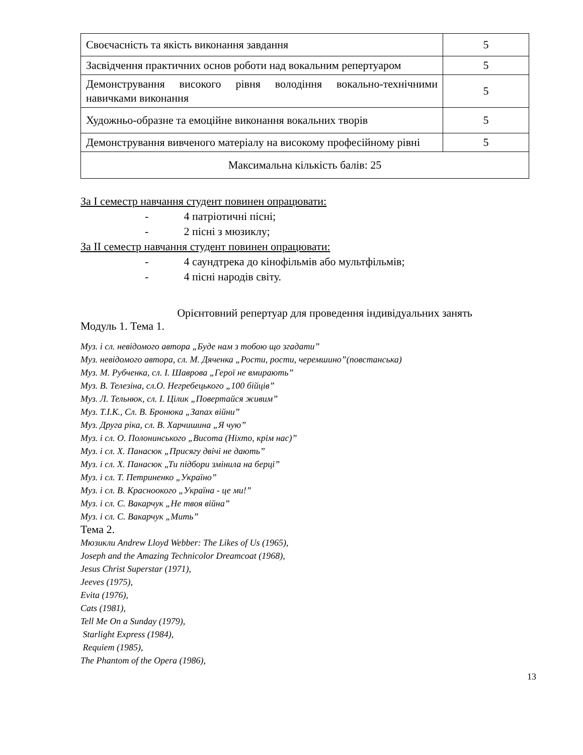| Своєчасність та якість виконання завдання | 5 |
| Засвідчення практичних основ роботи над вокальним репертуаром | 5 |
| Демонстрування високого рівня володіння вокально-технічними навичками виконання | 5 |
| Художньо-образне та емоційне виконання вокальних творів | 5 |
| Демонстрування вивченого матеріалу на високому професійному рівні | 5 |
| Максимальна кількість балів: 25 | |
За I семестр навчання студент повинен опрацювати:
- 4 патріотичні пісні;
- 2 пісні з мюзиклу;
За II семестр навчання студент повинен опрацювати:
- 4 саундтрека до кінофільмів або мультфільмів;
- 4 пісні народів світу.
Орієнтовний репертуар для проведення індивідуальних занять
Модуль 1. Тема 1.
Муз. і сл. невідомого автора „Буде нам з тобою що згадати”
Муз. невідомого автора, сл. М. Дяченка „Рости, рости, черемшино”(повстанська)
Муз. М. Рубченка, сл. І. Шаврова „Герої не вмирають”
Муз. В. Телезіна, сл.О. Негребецького „100 бійців”
Муз. Л. Тельнюк, сл. І. Цілик „Повертайся живим”
Муз. Т.І.К., Сл. В. Бронюка „Запах війни”
Муз. Друга ріка, сл. В. Харчишина „Я чую”
Муз. і сл. О. Полонинського „Висота (Ніхто, крім нас)”
Муз. і сл. Х. Панасюк „Присягу двічі не дають”
Муз. і сл. Х. Панасюк „Ти підбори змінила на берці”
Муз. і сл. Т. Петриненко „Україно”
Муз. і сл. В. Красноокого „Україна - це ми!”
Муз. і сл. С. Вакарчук „Не твоя війна”
Муз. і сл. С. Вакарчук „Мить”
Тема 2.
Мюзикли Andrew Lloyd Webber: The Likes of Us (1965),
Joseph and the Amazing Technicolor Dreamcoat (1968),
Jesus Christ Superstar (1971),
Jeeves (1975),
Evita (1976),
Cats (1981),
Tell Me On a Sunday (1979),
Starlight Express (1984),
Requiem (1985),
The Phantom of the Opera (1986),
13